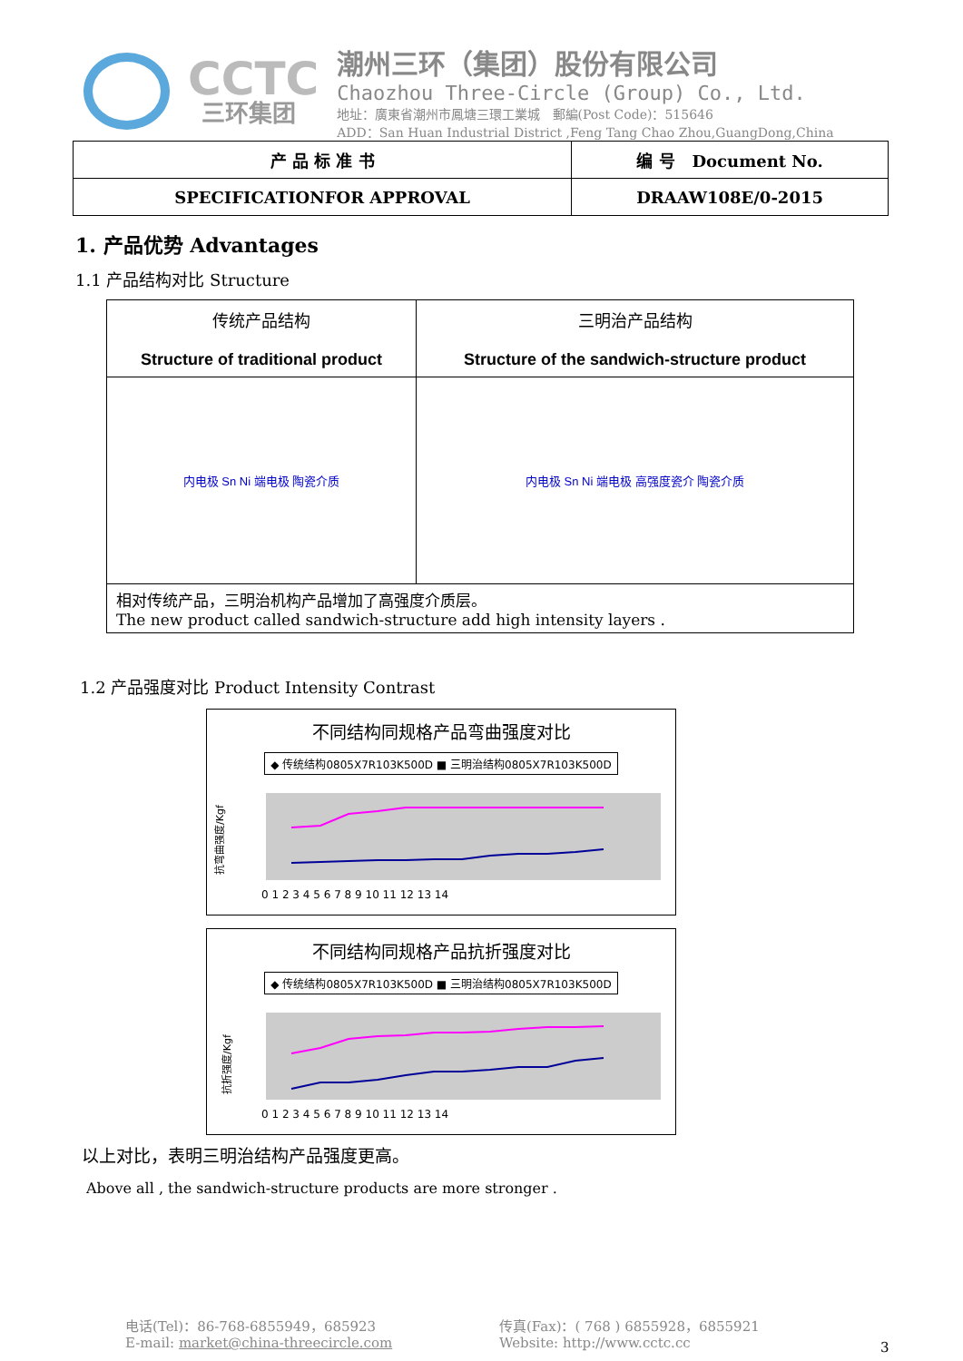CCTC
三环集团
潮州三环（集团）股份有限公司
Chaozhou Three-Circle (Group) Co., Ltd.
地址：廣東省潮州市鳳塘三環工業城 郵編(Post Code)：515646
ADD：San Huan Industrial District ,Feng Tang Chao Zhou,GuangDong,China
| 产 品 标 准 书 | 编 号 Document No. |
| SPECIFICATIONFOR APPROVAL | DRAAW108E/0-2015 |
1. 产品优势 Advantages
1.1 产品结构对比 Structure
| 传统产品结构 Structure of traditional product | 三明治产品结构 Structure of the sandwich-structure product |
| 内电极 Sn Ni 端电极 陶瓷介质 | 内电极 Sn Ni 端电极 高强度瓷介 陶瓷介质 |
| 相对传统产品，三明治机构产品增加了高强度介质层。 The new product called sandwich-structure add high intensity layers . | |
1.2 产品强度对比 Product Intensity Contrast
不同结构同规格产品弯曲强度对比
◆ 传统结构0805X7R103K500D ■ 三明治结构0805X7R103K500D
抗弯曲强度/Kgf
0 1 2 3 4 5 6 7 8 9 10 11 12 13 14
不同结构同规格产品抗折强度对比
◆ 传统结构0805X7R103K500D ■ 三明治结构0805X7R103K500D
抗折强度/Kgf
0 1 2 3 4 5 6 7 8 9 10 11 12 13 14
以上对比，表明三明治结构产品强度更高。
Above all , the sandwich-structure products are more stronger .
电话(Tel)：86-768-6855949，685923
E-mail: market@china-threecircle.com
传真(Fax)：( 768 ) 6855928，6855921
Website: http://www.cctc.cc
3